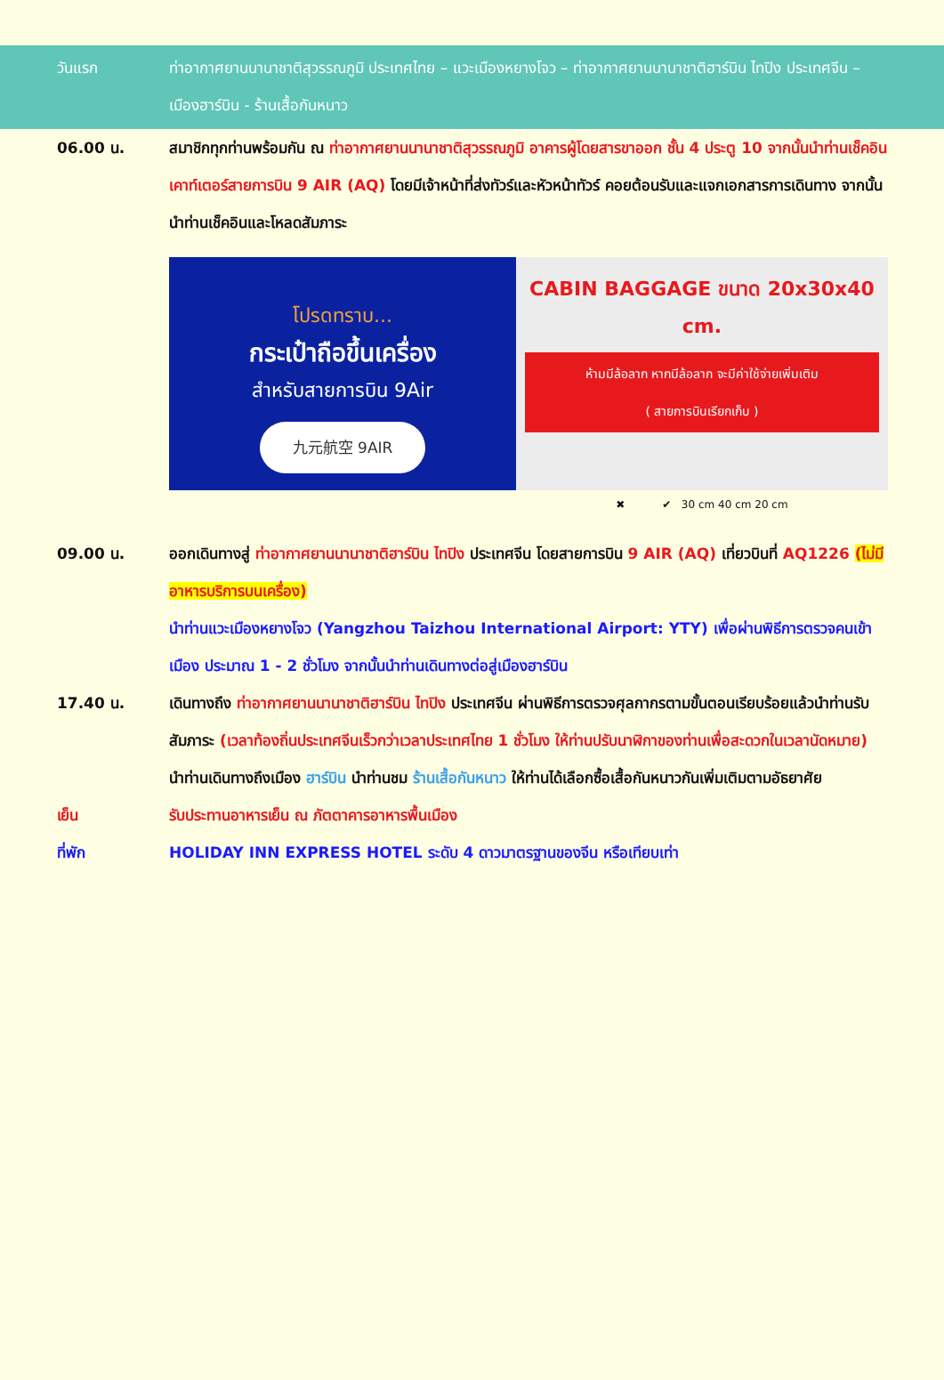วันแรก ท่าอากาศยานนานาชาติสุวรรณภูมิ ประเทศไทย – แวะเมืองหยางโจว – ท่าอากาศยานนานาชาติฮาร์บิน ไทปิง ประเทศจีน – เมืองฮาร์บิน - ร้านเสื้อกันหนาว
06.00 น. สมาชิกทุกท่านพร้อมกัน ณ ท่าอากาศยานนานาชาติสุวรรณภูมิ อาคารผู้โดยสารขาออก ชั้น 4 ประตู 10 จากนั้นนำท่านเช็คอินเคาท์เตอร์สายการบิน 9 AIR (AQ) โดยมีเจ้าหน้าที่ส่งทัวร์และหัวหน้าทัวร์ คอยต้อนรับและแจกเอกสารการเดินทาง จากนั้นนำท่านเช็คอินและโหลดสัมภาระ
โปรดทราบ...
กระเป๋าถือขึ้นเครื่อง
สำหรับสายการบิน 9Air
九元航空 9AIR
CABIN BAGGAGE ขนาด 20x30x40 cm.
ห้ามมีล้อลาก หากมีล้อลาก จะมีค่าใช้จ่ายเพิ่มเติม
( สายการบินเรียกเก็บ )
✖ ✔ 30 cm 40 cm 20 cm
09.00 น. ออกเดินทางสู่ ท่าอากาศยานนานาชาติฮาร์บิน ไทปิง ประเทศจีน โดยสายการบิน 9 AIR (AQ) เที่ยวบินที่ AQ1226 (ไม่มีอาหารบริการบนเครื่อง)
นำท่านแวะเมืองหยางโจว (Yangzhou Taizhou International Airport: YTY) เพื่อผ่านพิธีการตรวจคนเข้าเมือง ประมาณ 1 - 2 ชั่วโมง จากนั้นนำท่านเดินทางต่อสู่เมืองฮาร์บิน
17.40 น. เดินทางถึง ท่าอากาศยานนานาชาติฮาร์บิน ไทปิง ประเทศจีน ผ่านพิธีการตรวจศุลกากรตามขั้นตอนเรียบร้อยแล้วนำท่านรับสัมภาระ (เวลาท้องถิ่นประเทศจีนเร็วกว่าเวลาประเทศไทย 1 ชั่วโมง ให้ท่านปรับนาฬิกาของท่านเพื่อสะดวกในเวลานัดหมาย)
นำท่านเดินทางถึงเมือง ฮาร์บิน นำท่านชม ร้านเสื้อกันหนาว ให้ท่านได้เลือกซื้อเสื้อกันหนาวกันเพิ่มเติมตามอัธยาศัย
เย็น รับประทานอาหารเย็น ณ ภัตตาคารอาหารพื้นเมือง
ที่พัก HOLIDAY INN EXPRESS HOTEL ระดับ 4 ดาวมาตรฐานของจีน หรือเทียบเท่า